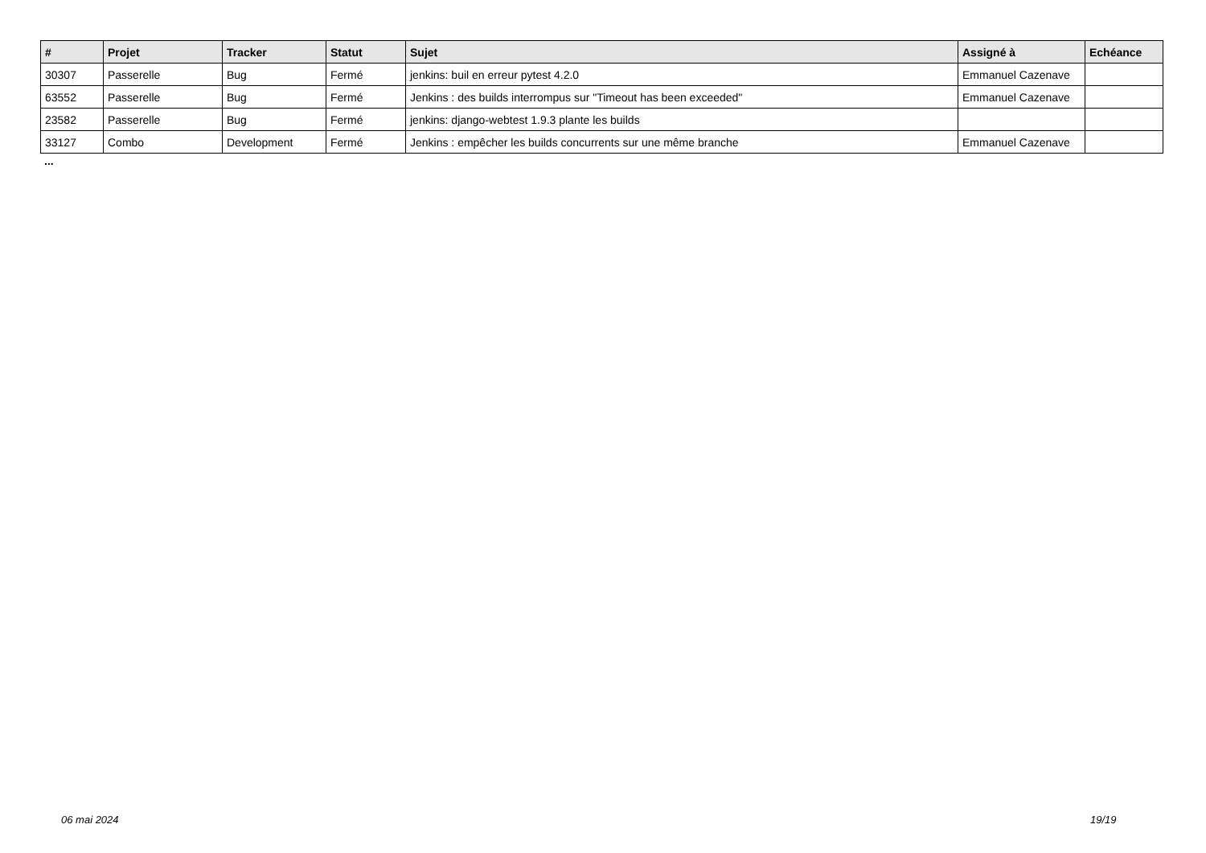| # | Projet | Tracker | Statut | Sujet | Assigné à | Echéance |
| --- | --- | --- | --- | --- | --- | --- |
| 30307 | Passerelle | Bug | Fermé | jenkins: buil en erreur pytest 4.2.0 | Emmanuel Cazenave | |
| 63552 | Passerelle | Bug | Fermé | Jenkins : des builds interrompus sur "Timeout has been exceeded" | Emmanuel Cazenave | |
| 23582 | Passerelle | Bug | Fermé | jenkins: django-webtest 1.9.3 plante les builds | | |
| 33127 | Combo | Development | Fermé | Jenkins : empêcher les builds concurrents sur une même branche | Emmanuel Cazenave | |
...
06 mai 2024 19/19